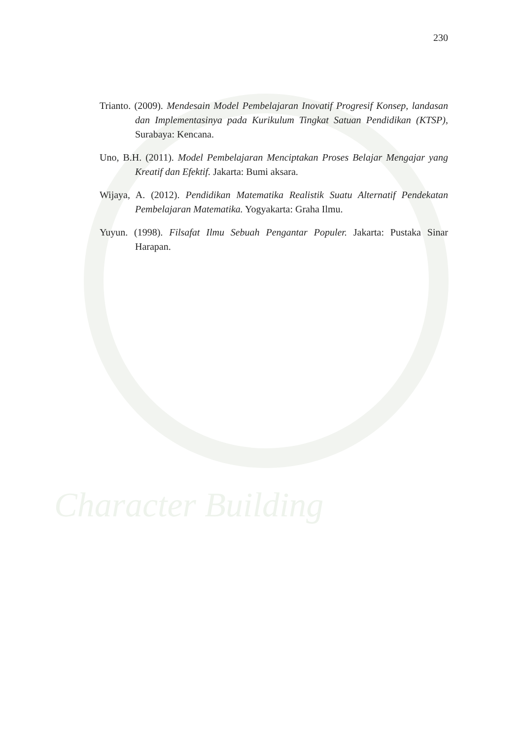Character Building
230
Trianto. (2009). Mendesain Model Pembelajaran Inovatif Progresif Konsep, landasan dan Implementasinya pada Kurikulum Tingkat Satuan Pendidikan (KTSP), Surabaya: Kencana.
Uno, B.H. (2011). Model Pembelajaran Menciptakan Proses Belajar Mengajar yang Kreatif dan Efektif. Jakarta: Bumi aksara.
Wijaya, A. (2012). Pendidikan Matematika Realistik Suatu Alternatif Pendekatan Pembelajaran Matematika. Yogyakarta: Graha Ilmu.
Yuyun. (1998). Filsafat Ilmu Sebuah Pengantar Populer. Jakarta: Pustaka Sinar Harapan.